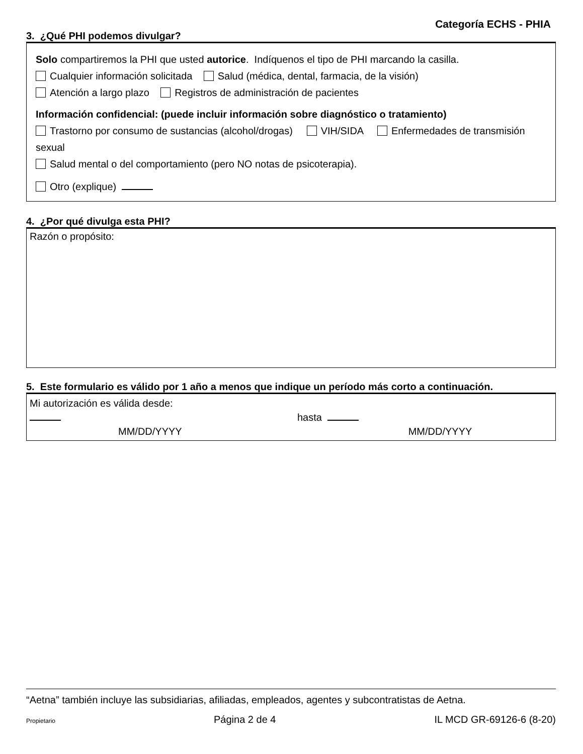Categoría ECHS - PHIA
3. ¿Qué PHI podemos divulgar?
Solo compartiremos la PHI que usted autorice. Indíquenos el tipo de PHI marcando la casilla.
Cualquier información solicitada Salud (médica, dental, farmacia, de la visión)
Atención a largo plazo Registros de administración de pacientes
Información confidencial: (puede incluir información sobre diagnóstico o tratamiento)
Trastorno por consumo de sustancias (alcohol/drogas) VIH/SIDA Enfermedades de transmisión sexual
Salud mental o del comportamiento (pero NO notas de psicoterapia).
Otro (explique)
4. ¿Por qué divulga esta PHI?
Razón o propósito:
5. Este formulario es válido por 1 año a menos que indique un período más corto a continuación.
Mi autorización es válida desde:
hasta
MM/DD/YYYY MM/DD/YYYY
“Aetna” también incluye las subsidiarias, afiliadas, empleados, agentes y subcontratistas de Aetna.
Propietario Página 2 de 4 IL MCD GR-69126-6 (8-20)